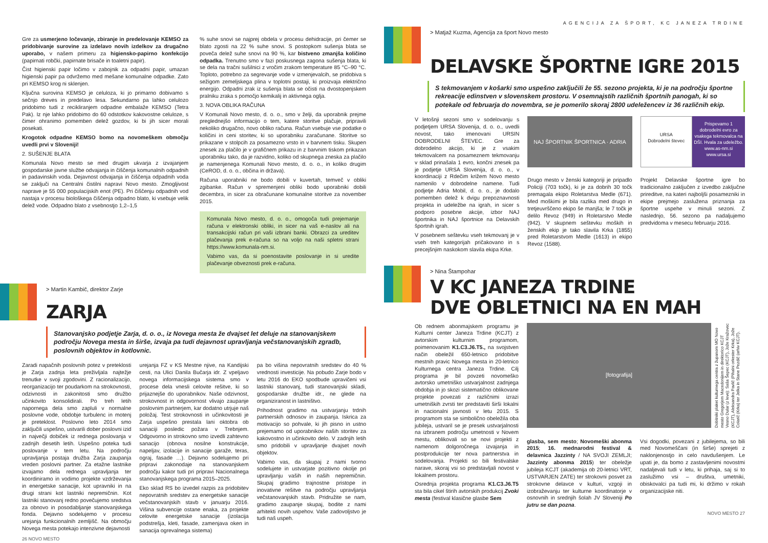Gre za usmerjeno ločevanje, zbiranje in predelovanje KEMSO za pridobivanje surovine za izdelavo novih izdelkov za drugačno uporabo, v našem primeru za higiensko-papirno konfekcijo (papirnati robčki, papirnate brisače in toaletni papir).
Čist higienski papir ločimo v zabojnik za odpadni papir, umazan higienski papir pa odvržemo med mešane komunalne odpadke. Zato pri KEMSO krog ni sklenjen.
Ključna surovina KEMSO je celuloza, ki jo primarno dobivamo s sečnjo dreves in predelavo lesa. Sekundarno pa lahko celulozo pridobimo tudi z recikliranjem odpadne embalaže KEMSO (Tetra Pak). Iz nje lahko pridobimo do 60 odstotkov kakovostne celuloze, s čimer ohranimo pomemben delež gozdov, ki bi jih sicer morali posekati.
Krogotok odpadne KEMSO bomo na novomeškem območju uvedli prvi v Sloveniji!
2. SUŠENJE BLATA
Komunala Novo mesto se med drugim ukvarja z izvajanjem gospodarske javne službe odvajanja in čiščenja komunalnih odpadnih in padavinskih voda. Dejavnost odvajanja in čiščenja odpadnih voda se zaključi na Centralni čistilni napravi Novo mesto. Zmogljivost naprave je 55 000 populacijskih enot (PE). Pri čiščenju odpadnih vod nastaja v procesu biološkega čiščenja odpadno blato, ki vsebuje velik delež vode. Odpadno blato z vsebnostjo 1,2–1,5
% suhe snovi se najprej obdela v procesu dehidracije, pri čemer se blato zgosti na 22 % suhe snovi. S postopkom sušenja blata se poveča delež suhe snovi na 90 %, kar bistveno zmanjša količino odpadka. Trenutno smo v fazi poskusnega zagona sušenja blata, ki se dela na tračni sušilnici z vročim zrakom temperature 85 °C–90 °C. Toploto, potrebno za segrevanje vode v izmenjevalcih, se pridobiva s sežigom zemeljskega plina v toplotni postaji, ki proizvaja električno energijo. Odpadni zrak iz sušenja blata se očisti na dvostopenjskem pralniku zraka s pomočjo kemikalij in aktivnega oglja.
3. NOVA OBLIKA RAČUNA
V Komunali Novo mesto, d. o. o., smo v želji, da uporabnik prejme preglednejšo informacijo o tem, katere storitve plačuje, pripravili nekoliko drugačno, novo obliko računa. Račun vsebuje vse podatke o količini in ceni storitev, ki so uporabniku zaračunane. Storitve so prikazane v stolpcih za posamezno vrsto in v barvnem tisku. Skupen znesek za plačilo je v grafičnem prikazu in z barvnim tiskom prikazan uporabniku tako, da je razvidno, koliko od skupnega zneska za plačilo je namenjenega Komunali Novo mesto, d. o. o., in koliko drugim (CeROD, d. o. o., občina in država).
Računa uporabniki ne bodo dobili v kuvertah, temveč v obliki zgibanke. Račun v spremenjeni obliki bodo uporabniki dobili decembra, in sicer za obračunane komunalne storitve za november 2015.
Komunala Novo mesto, d. o. o., omogoča tudi prejemanje računa v elektronski obliki, in sicer na vaš e-naslov ali na transakcijski račun pri vaši izbrani banki. Obrazci za ureditev plačevanja prek e-računa so na voljo na naši spletni strani https://www.komunala-nm.si.
Vabimo vas, da si poenostavite poslovanje in si uredite plačevanje obveznosti prek e-računa.
> Martin Kambič, direktor Zarje
ZARJA
Stanovanjsko podjetje Zarja, d. o. o., iz Novega mesta že dvajset let deluje na stanovanjskem področju Novega mesta in širše, izvaja pa tudi dejavnost upravljanja večstanovanjskih zgradb, poslovnih objektov in kotlovnic.
Zaradi napačnih poslovnih potez v preteklosti je Zarja zadnja leta preživljala najtežje trenutke v svoji zgodovini. Z racionalizacijo, reorganizacijo ter poudarkom na strokovnosti, odzivnosti in zakonitosti smo družbo učinkovito konsolidirali. Po treh letih napornega dela smo zapluli v normalne poslovne vode, obdobje turbulenc in motenj je preteklost. Poslovno leto 2014 smo zaključili uspešno, ustvarili dober poslovni izid in največji dobiček iz rednega poslovanja v zadnjih desetih letih. Uspešno poteka tudi poslovanje v tem letu. Na področju upravljanja postaja družba Zarja zaupanja vreden poslovni partner. Za etažne lastnike izvajamo dela rednega upravljanja ter koordiniramo in vodimo projekte vzdrževanja in energetske sanacije, kot upravniki in na drugi strani kot lastniki nepremičnin. Kot lastniki stanovanj redno povečujemo sredstva za obnovo in posodabljanje stanovanjskega fonda. Dejavno sodelujemo v procesu urejanja funkcionalnih zemljišč. Na območju Novega mesta potekajo intenzivne dejavnosti
urejanja FZ v KS Mestne njive, na Kandijski cesti, na Ulici Danila Bučarja idr. Z vpeljavo novega informacijskega sistema smo v procese dela vnesli celovite rešitve, ki so prijaznejše do uporabnikov. Naše odzivnost, strokovnost in odgovornost vlivajo zaupanje poslovnim partnerjem, kar dodatno utrjuje naš položaj. Test strokovnosti in učinkovitosti je Zarja uspešno prestala lani oktobra ob sanaciji posledic požara v Trebnjem. Odgovorno in strokovno smo izvedli zahtevno sanacijo (obnova nosilne konstrukcije, napeljav, izolacije in sanacije garaže, teras, ograj, fasade …). Dejavno sodelujemo pri pripravi zakonodaje na stanovanjskem področju kakor tudi pri pripravi Nacionalnega stanovanjskega programa 2015–2025.
Eko sklad RS bo izvedel razpis za pridobitev nepovratnih sredstev za energetske sanacije večstanovanjskih stavb v januarju 2016. Višina subvencije ostane enaka, za projekte celovite energetske sanacije (izolacija podstrešja, kleti, fasade, zamenjava oken in sanacija ogrevalnega sistema)
pa bo višina nepovratnih sredstev do 40 % vrednosti investicije. Na pobudo Zarje bodo v letu 2016 do EKO spodbude upravičeni vsi lastniki stanovanj, tudi stanovanjski skladi, gospodarske družbe idr., ne glede na organiziranost in lastništvo.
Prihodnost gradimo na ustvarjanju trdnih partnerskih odnosov in zaupanja. Iskrica za motivacijo so pohvale, ki jih pisno in ustno prejemamo od uporabnikov naših storitev za kakovostno in učinkovito delo. V zadnjih letih smo pridobili v upravljanje dvajset novih objektov.
Vabimo vas, da skupaj z nami tvorno sodelujete in ustvarjate pozitivno okolje pri upravljanju vaših in naših nepremičnin. Skupaj gradimo trajnostne pristope in inovativne rešitve na področju upravljanja večstanovanjskih stavb. Pridružite se nam, gradimo zaupanje skupaj, bodite z nami arhitekti novih uspehov. Vaše zadovoljstvo je tudi naš uspeh.
26 NOVO MESTO
AGENCIJA ZA ŠPORT, KC JANEZA TRDINE
> Matjaž Kuzma, Agencija za šport Novo mesto
DELAVSKE ŠPORTNE IGRE 2015
S tekmovanjem v košarki smo uspešno zaključili že 55. sezono projekta, ki je na področju športne rekreacije edinstven v slovenskem prostoru. V osemnajstih različnih športnih panogah, ki so potekale od februarja do novembra, se je pomerilo skoraj 2800 udeležencev iz 36 različnih ekip.
V letošnji sezoni smo v sodelovanju s podjetjem URSA Slovenija, d. o. o., uvedli novost, tako imenovani URSIN DOBRODELNI ŠTEVEC. Gre za dobrodelno akcijo, ki je z vsakim tekmovalcem na posameznem tekmovanju v sklad prinašala 1 evro, končni znesek pa je podjetje URSA Slovenija, d. o. o., v koordinaciji z Rdečim križem Novo mesto namenilo v dobrodelne namene. Tudi podjetje Adria Mobil, d. o. o., je dodalo pomemben delež k dvigu prepoznavnosti projekta in udeležbe na igrah, in sicer s podporo posebne akcije, izbor NAJ športnika in NAJ športnice na Delavskih športnih igrah.
V posebnem seštevku vseh tekmovanj je v vseh treh kategorijah pričakovano in s precejšnjim naskokom slavila ekipa Krke.
NAJ ŠPORTNIK ŠPORTNICA · ADRIA
Drugo mesto v ženski kategoriji je pripadlo Policiji (703 točk), ki je za dobrih 30 točk premagala ekipo Roletarstva Medle (671). Med moškimi je bila razlika med drugo in tretjeuvrščeno ekipo še manjša; le 7 točk je delilo Revoz (949) in Roletarstvo Medle (942). V skupnem seštevku moških in ženskih ekip je tako slavila Krka (1855) pred Roletarstvom Medle (1613) in ekipo Revoz (1588).
URSA
Dobrodelni števec
Prispevamo 1 dobrodelni evro za vsakega tekmovalca na DŠI. Hvala za udeležbo. www.as-nm.si www.ursa.si
Projekt Delavske športne igre bo tradicionalno zaključen z izvedbo zaključne prireditve, na kateri najboljši posamezniki in ekipe prejmejo zaslužena priznanja za športne uspehe v minuli sezoni. Z naslednjo, 56. sezono pa nadaljujemo predvidoma v mesecu februarju 2016.
> Nina Štampohar
V KC JANEZA TRDINE
DVE OBLETNICI NA EN MAH
Ob rednem abonmajskem programu je Kulturni center Janeza Trdine (KCJT) z avtorskim kulturnim programom, poimenovanim K1.C3.J6.T5., na svojstven način obeležil 650-letnico pridobitve mestnih pravic Novega mesta in 20-letnico Kulturnega centra Janeza Trdine. Cilj programa je bil povzeti novomeško avtorsko umetniško ustvarjalnost zadnjega obdobja in jo skozi sistematično oblikovane projekte povezati z različnimi izrazi umetniških zvrsti ter predstaviti širši lokalni in nacionalni javnosti v letu 2015. S programom sta se simbolično obeležila oba jubileja, ustvaril se je presek ustvarjalnosti na izbranem področju umetnosti v Novem mestu, oblikovali so se novi projekti z namenom dolgoročnega izvajanja in postprodukcije ter nova partnerstva in sodelovanja. Projekti so bili festivalske narave, skoraj vsi so predstavljali novost v lokalnem prostoru.
Osrednja projekta programa K1.C3.J6.T5 sta bila cikel štirih avtorskih produkcij Zvoki mesta (festival klasične glasbe Sem
[fotografija]
Dobitniki plaket kulturnega centra z županom MO Novo mesto Gregorjem Macedonijem in direktorico KCJT Vesno Dular (z leve): Saša Šepec (KCJT), Jože Kražovec (KCJT), Aleksandra Pavlič (Pihalni orkester Krka), Jože Colarič (Krka) ter Jelka in Stane Pezdič (arhiv KCJT).
glasba, sem mesto; Novomeški abonma 2015; 16. mednarodni festival & delavnica Jazzinty / NA SVOJI ZEMLJI; Jazzinty abonma 2015) ter obeležje jubileja KCJT (akademija ob 20-letnici VRT, USTVARJEN ZATE) ter strokovni posvet za strokovne delavce v kulturi, vzgoji in izobraževanju ter kulturne koordinatorje v osnovnih in srednjih šolah JV Sloveniji Po jutru se dan pozna.
Vsi dogodki, povezani z jubilejema, so bili med Novomeščani (in širše) sprejeti z naklonjenostjo in celo navdušenjem. Le upati je, da bomo z zastavljenimi novostmi nadaljevali tudi v letu, ki prihaja, saj si to zaslužimo vsi – društva, umetniki, obiskovalci pa tudi mi, ki držimo v rokah organizacijske niti.
NOVO MESTO 27